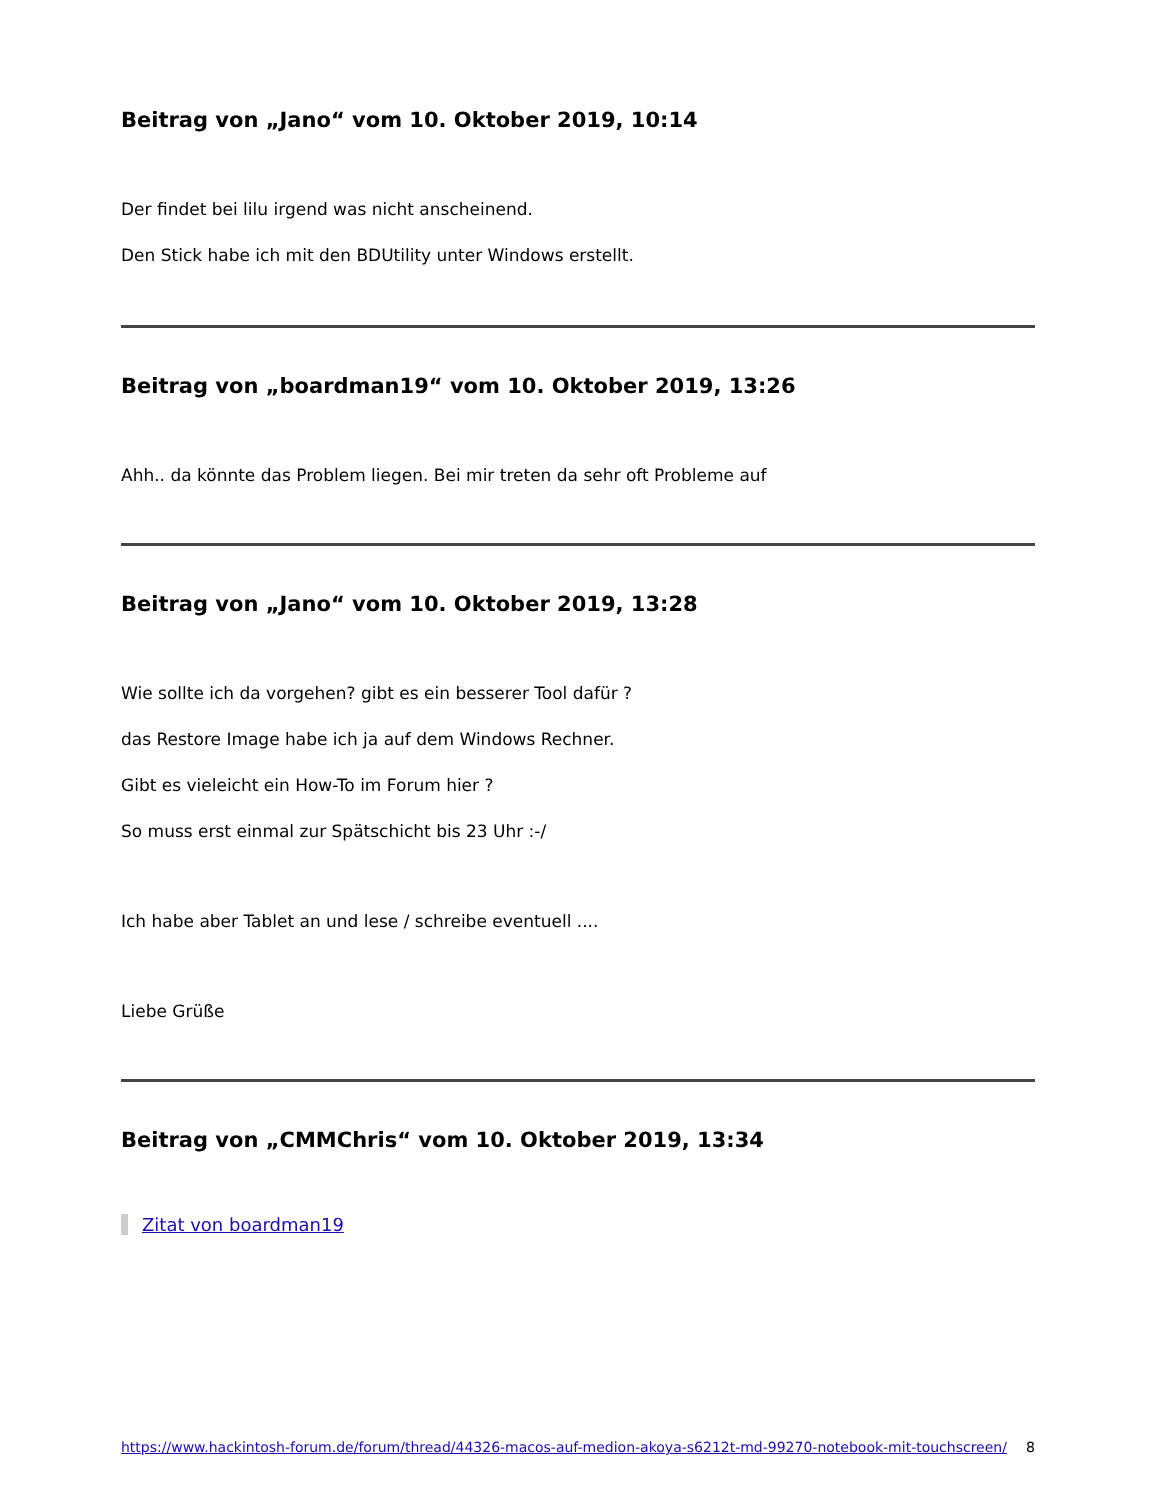Beitrag von „Jano“ vom 10. Oktober 2019, 10:14
Der findet bei lilu irgend was nicht anscheinend.
Den Stick habe ich mit den BDUtility unter Windows erstellt.
Beitrag von „boardman19“ vom 10. Oktober 2019, 13:26
Ahh.. da könnte das Problem liegen. Bei mir treten da sehr oft Probleme auf
Beitrag von „Jano“ vom 10. Oktober 2019, 13:28
Wie sollte ich da vorgehen? gibt es ein besserer Tool dafür ?
das Restore Image habe ich ja auf dem Windows Rechner.
Gibt es vieleicht ein How-To im Forum hier ?
So muss erst einmal zur Spätschicht bis 23 Uhr :-/
Ich habe aber Tablet an und lese / schreibe eventuell ....
Liebe Grüße
Beitrag von „CMMChris“ vom 10. Oktober 2019, 13:34
Zitat von boardman19
https://www.hackintosh-forum.de/forum/thread/44326-macos-auf-medion-akoya-s6212t-md-99270-notebook-mit-touchscreen/ 8